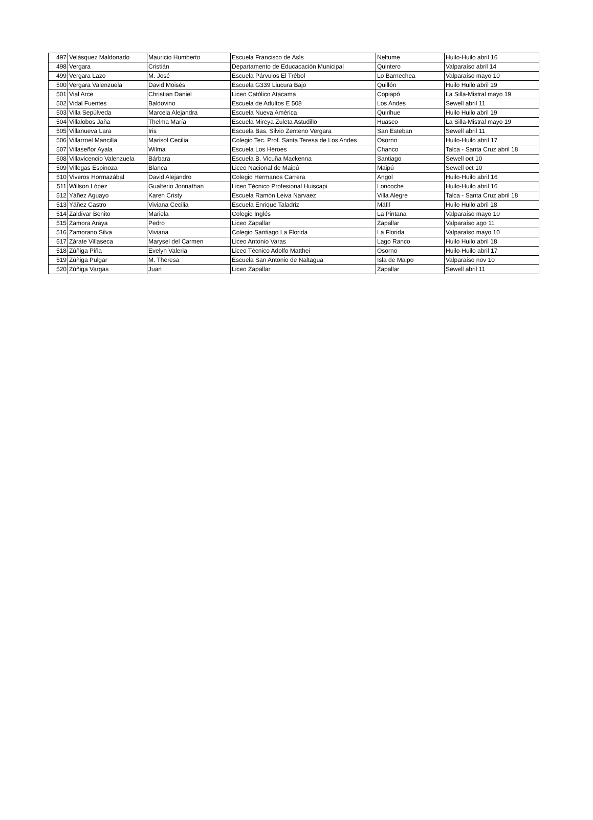| 497 | Velásquez Maldonado | Mauricio Humberto | Escuela Francisco de Asís | Neltume | Huilo-Huilo abril 16 |
| 498 | Vergara | Cristián | Departamento de Educacación Municipal | Quintero | Valparaíso abril 14 |
| 499 | Vergara Lazo | M. José | Escuela Párvulos El Trébol | Lo Barnechea | Valparaíso mayo 10 |
| 500 | Vergara Valenzuela | David Moisés | Escuela G339 Liucura Bajo | Quillón | Huilo Huilo abril 19 |
| 501 | Vial Arce | Christian Daniel | Liceo Católico Atacama | Copiapó | La Silla-Mistral mayo 19 |
| 502 | Vidal Fuentes | Baldovino | Escuela de Adultos E 508 | Los Andes | Sewell abril 11 |
| 503 | Villa Sepúlveda | Marcela Alejandra | Escuela Nueva América | Quirihue | Huilo Huilo abril 19 |
| 504 | Villalobos Jaña | Thelma María | Escuela Mireya Zuleta Astudillo | Huasco | La Silla-Mistral mayo 19 |
| 505 | Villanueva Lara | Iris | Escuela Bas. Silvio Zenteno Vergara | San Esteban | Sewell abril 11 |
| 506 | Villarroel Mancilla | Marisol Cecilia | Colegio Tec. Prof. Santa Teresa de Los Andes | Osorno | Huilo-Huilo abril 17 |
| 507 | Villaseñor Ayala | Wilma | Escuela Los Héroes | Chanco | Talca - Santa Cruz abril 18 |
| 508 | Villavicencio Valenzuela | Bárbara | Escuela B. Vicuña Mackenna | Santiago | Sewell oct 10 |
| 509 | Villegas Espinoza | Blanca | Liceo Nacional de Maipú | Maipú | Sewell oct 10 |
| 510 | Viveros Hormazábal | David Alejandro | Colegio Hermanos Carrera | Angol | Huilo-Huilo abril 16 |
| 511 | Willson López | Gualterio Jonnathan | Liceo Técnico Profesional Huiscapi | Loncoche | Huilo-Huilo abril 16 |
| 512 | Yáñez Aguayo | Karen Cristy | Escuela Ramón Leiva Narvaez | Villa Alegre | Talca - Santa Cruz abril 18 |
| 513 | Yáñez Castro | Viviana Cecilia | Escuela Enrique Taladriz | Máfil | Huilo Huilo abril 18 |
| 514 | Zaldívar Benito | Mariela | Colegio Inglés | La Pintana | Valparaíso mayo 10 |
| 515 | Zamora Araya | Pedro | Liceo Zapallar | Zapallar | Valparaíso ago 11 |
| 516 | Zamorano Silva | Viviana | Colegio Santiago La Florida | La Florida | Valparaíso mayo 10 |
| 517 | Zárate Villaseca | Marysel del Carmen | Liceo Antonio Varas | Lago Ranco | Huilo Huilo abril 18 |
| 518 | Zúñiga Piña | Evelyn Valeria | Liceo Técnico Adolfo Matthei | Osorno | Huilo-Huilo abril 17 |
| 519 | Zúñiga Pulgar | M. Theresa | Escuela San Antonio de Naltagua | Isla de Maipo | Valparaíso nov 10 |
| 520 | Zúñiga Vargas | Juan | Liceo Zapallar | Zapallar | Sewell abril 11 |